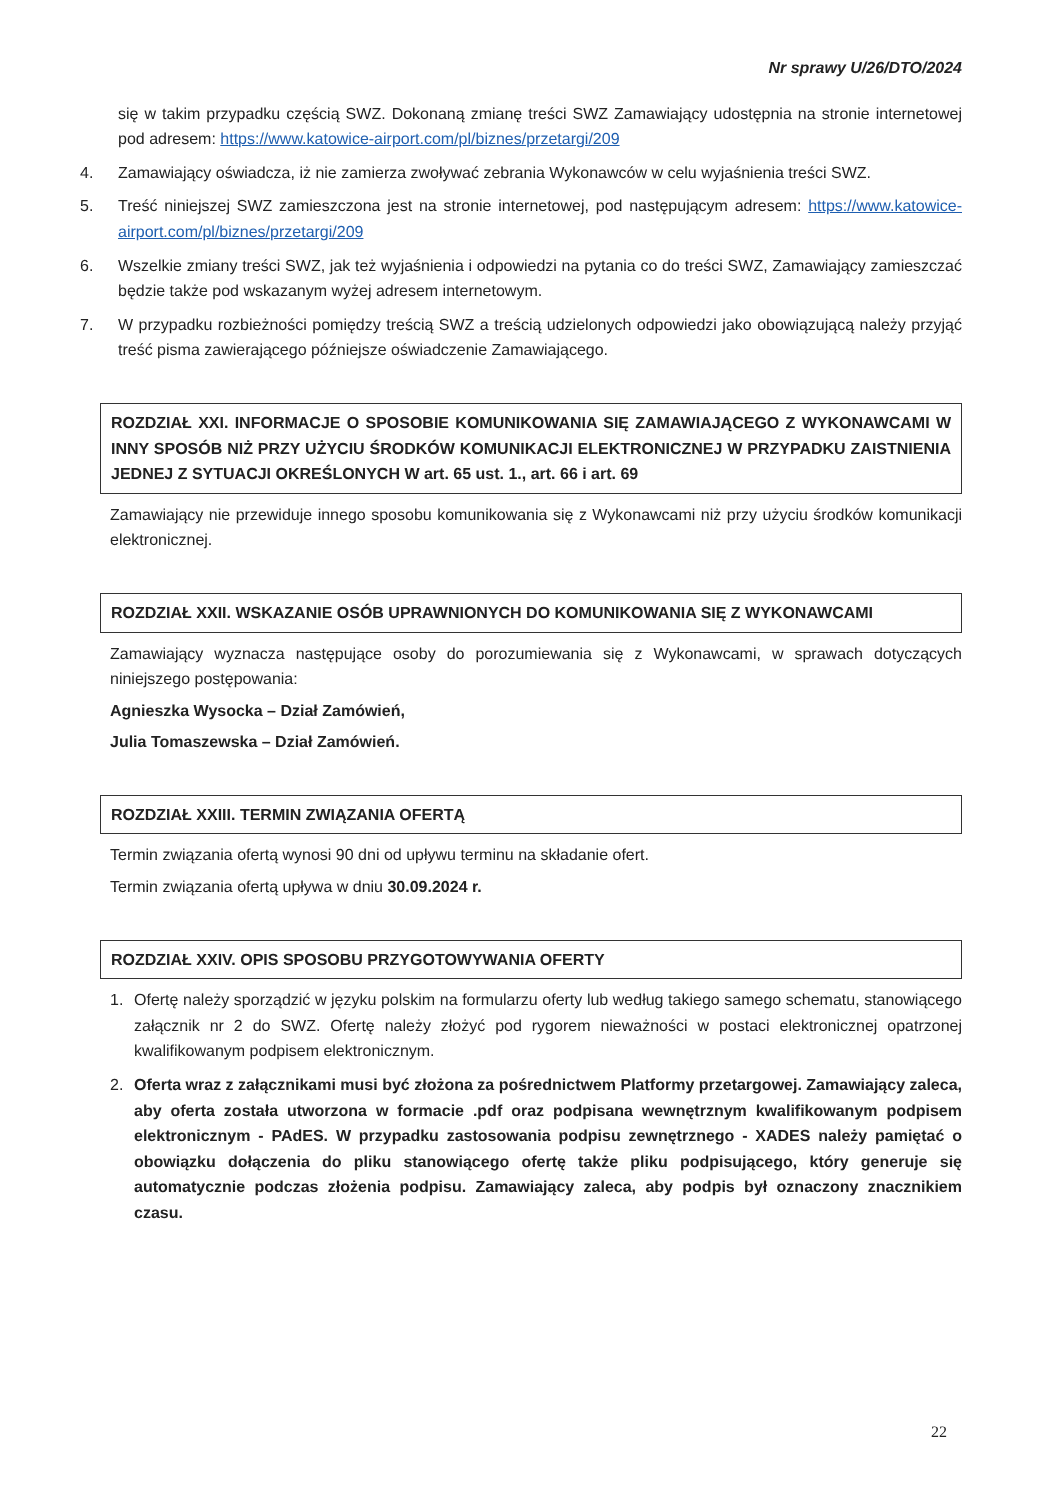Nr sprawy U/26/DTO/2024
się w takim przypadku częścią SWZ. Dokonaną zmianę treści SWZ Zamawiający udostępnia na stronie internetowej pod adresem: https://www.katowice-airport.com/pl/biznes/przetargi/209
4. Zamawiający oświadcza, iż nie zamierza zwoływać zebrania Wykonawców w celu wyjaśnienia treści SWZ.
5. Treść niniejszej SWZ zamieszczona jest na stronie internetowej, pod następującym adresem: https://www.katowice-airport.com/pl/biznes/przetargi/209
6. Wszelkie zmiany treści SWZ, jak też wyjaśnienia i odpowiedzi na pytania co do treści SWZ, Zamawiający zamieszczać będzie także pod wskazanym wyżej adresem internetowym.
7. W przypadku rozbieżności pomiędzy treścią SWZ a treścią udzielonych odpowiedzi jako obowiązującą należy przyjąć treść pisma zawierającego późniejsze oświadczenie Zamawiającego.
ROZDZIAŁ XXI. INFORMACJE O SPOSOBIE KOMUNIKOWANIA SIĘ ZAMAWIAJĄCEGO Z WYKONAWCAMI W INNY SPOSÓB NIŻ PRZY UŻYCIU ŚRODKÓW KOMUNIKACJI ELEKTRONICZNEJ W PRZYPADKU ZAISTNIENIA JEDNEJ Z SYTUACJI OKREŚLONYCH W art. 65 ust. 1., art. 66 i art. 69
Zamawiający nie przewiduje innego sposobu komunikowania się z Wykonawcami niż przy użyciu środków komunikacji elektronicznej.
ROZDZIAŁ XXII. WSKAZANIE OSÓB UPRAWNIONYCH DO KOMUNIKOWANIA SIĘ Z WYKONAWCAMI
Zamawiający wyznacza następujące osoby do porozumiewania się z Wykonawcami, w sprawach dotyczących niniejszego postępowania:
Agnieszka Wysocka – Dział Zamówień,
Julia Tomaszewska – Dział Zamówień.
ROZDZIAŁ XXIII. TERMIN ZWIĄZANIA OFERTĄ
Termin związania ofertą wynosi 90 dni od upływu terminu na składanie ofert.
Termin związania ofertą upływa w dniu 30.09.2024 r.
ROZDZIAŁ XXIV. OPIS SPOSOBU PRZYGOTOWYWANIA OFERTY
1. Ofertę należy sporządzić w języku polskim na formularzu oferty lub według takiego samego schematu, stanowiącego załącznik nr 2 do SWZ. Ofertę należy złożyć pod rygorem nieważności w postaci elektronicznej opatrzonej kwalifikowanym podpisem elektronicznym.
2. Oferta wraz z załącznikami musi być złożona za pośrednictwem Platformy przetargowej. Zamawiający zaleca, aby oferta została utworzona w formacie .pdf oraz podpisana wewnętrznym kwalifikowanym podpisem elektronicznym - PAdES. W przypadku zastosowania podpisu zewnętrznego - XADES należy pamiętać o obowiązku dołączenia do pliku stanowiącego ofertę także pliku podpisującego, który generuje się automatycznie podczas złożenia podpisu. Zamawiający zaleca, aby podpis był oznaczony znacznikiem czasu.
22